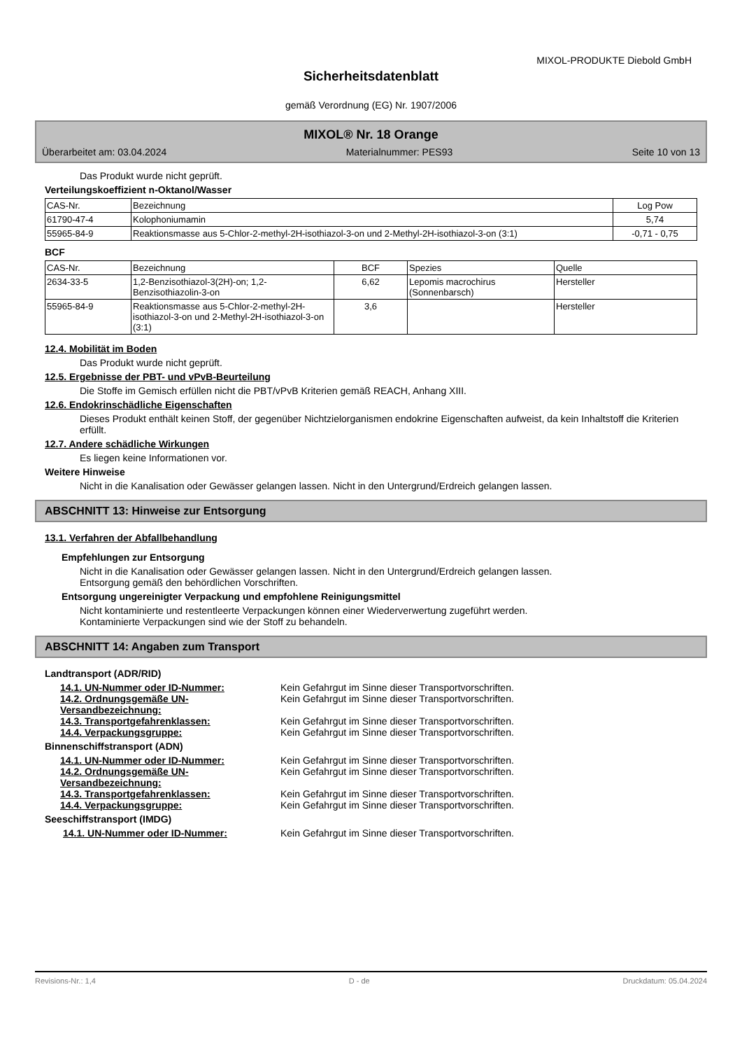MIXOL-PRODUKTE Diebold GmbH
Sicherheitsdatenblatt
gemäß Verordnung (EG) Nr. 1907/2006
MIXOL® Nr. 18 Orange
Überarbeitet am: 03.04.2024 Materialnummer: PES93 Seite 10 von 13
Das Produkt wurde nicht geprüft.
Verteilungskoeffizient n-Oktanol/Wasser
| CAS-Nr. | Bezeichnung | Log Pow |
| --- | --- | --- |
| 61790-47-4 | Kolophoniumamin | 5,74 |
| 55965-84-9 | Reaktionsmasse aus 5-Chlor-2-methyl-2H-isothiazol-3-on und 2-Methyl-2H-isothiazol-3-on (3:1) | -0,71 - 0,75 |
BCF
| CAS-Nr. | Bezeichnung | BCF | Spezies | Quelle |
| --- | --- | --- | --- | --- |
| 2634-33-5 | 1,2-Benzisothiazol-3(2H)-on; 1,2-Benzisothiazolin-3-on | 6,62 | Lepomis macrochirus (Sonnenbarsch) | Hersteller |
| 55965-84-9 | Reaktionsmasse aus 5-Chlor-2-methyl-2H-isothiazol-3-on und 2-Methyl-2H-isothiazol-3-on (3:1) | 3,6 | | Hersteller |
12.4. Mobilität im Boden
Das Produkt wurde nicht geprüft.
12.5. Ergebnisse der PBT- und vPvB-Beurteilung
Die Stoffe im Gemisch erfüllen nicht die PBT/vPvB Kriterien gemäß REACH, Anhang XIII.
12.6. Endokrinschädliche Eigenschaften
Dieses Produkt enthält keinen Stoff, der gegenüber Nichtzielorganismen endokrine Eigenschaften aufweist, da kein Inhaltstoff die Kriterien erfüllt.
12.7. Andere schädliche Wirkungen
Es liegen keine Informationen vor.
Weitere Hinweise
Nicht in die Kanalisation oder Gewässer gelangen lassen. Nicht in den Untergrund/Erdreich gelangen lassen.
ABSCHNITT 13: Hinweise zur Entsorgung
13.1. Verfahren der Abfallbehandlung
Empfehlungen zur Entsorgung
Nicht in die Kanalisation oder Gewässer gelangen lassen. Nicht in den Untergrund/Erdreich gelangen lassen.
Entsorgung gemäß den behördlichen Vorschriften.
Entsorgung ungereinigter Verpackung und empfohlene Reinigungsmittel
Nicht kontaminierte und restentleerte Verpackungen können einer Wiederverwertung zugeführt werden.
Kontaminierte Verpackungen sind wie der Stoff zu behandeln.
ABSCHNITT 14: Angaben zum Transport
Landtransport (ADR/RID)
14.1. UN-Nummer oder ID-Nummer: Kein Gefahrgut im Sinne dieser Transportvorschriften.
14.2. Ordnungsgemäße UN-Versandbezeichnung: Kein Gefahrgut im Sinne dieser Transportvorschriften.
14.3. Transportgefahrenklassen: Kein Gefahrgut im Sinne dieser Transportvorschriften.
14.4. Verpackungsgruppe: Kein Gefahrgut im Sinne dieser Transportvorschriften.
Binnenschiffstransport (ADN)
14.1. UN-Nummer oder ID-Nummer: Kein Gefahrgut im Sinne dieser Transportvorschriften.
14.2. Ordnungsgemäße UN-Versandbezeichnung: Kein Gefahrgut im Sinne dieser Transportvorschriften.
14.3. Transportgefahrenklassen: Kein Gefahrgut im Sinne dieser Transportvorschriften.
14.4. Verpackungsgruppe: Kein Gefahrgut im Sinne dieser Transportvorschriften.
Seeschiffstransport (IMDG)
14.1. UN-Nummer oder ID-Nummer: Kein Gefahrgut im Sinne dieser Transportvorschriften.
Revisions-Nr.: 1,4 D - de Druckdatum: 05.04.2024